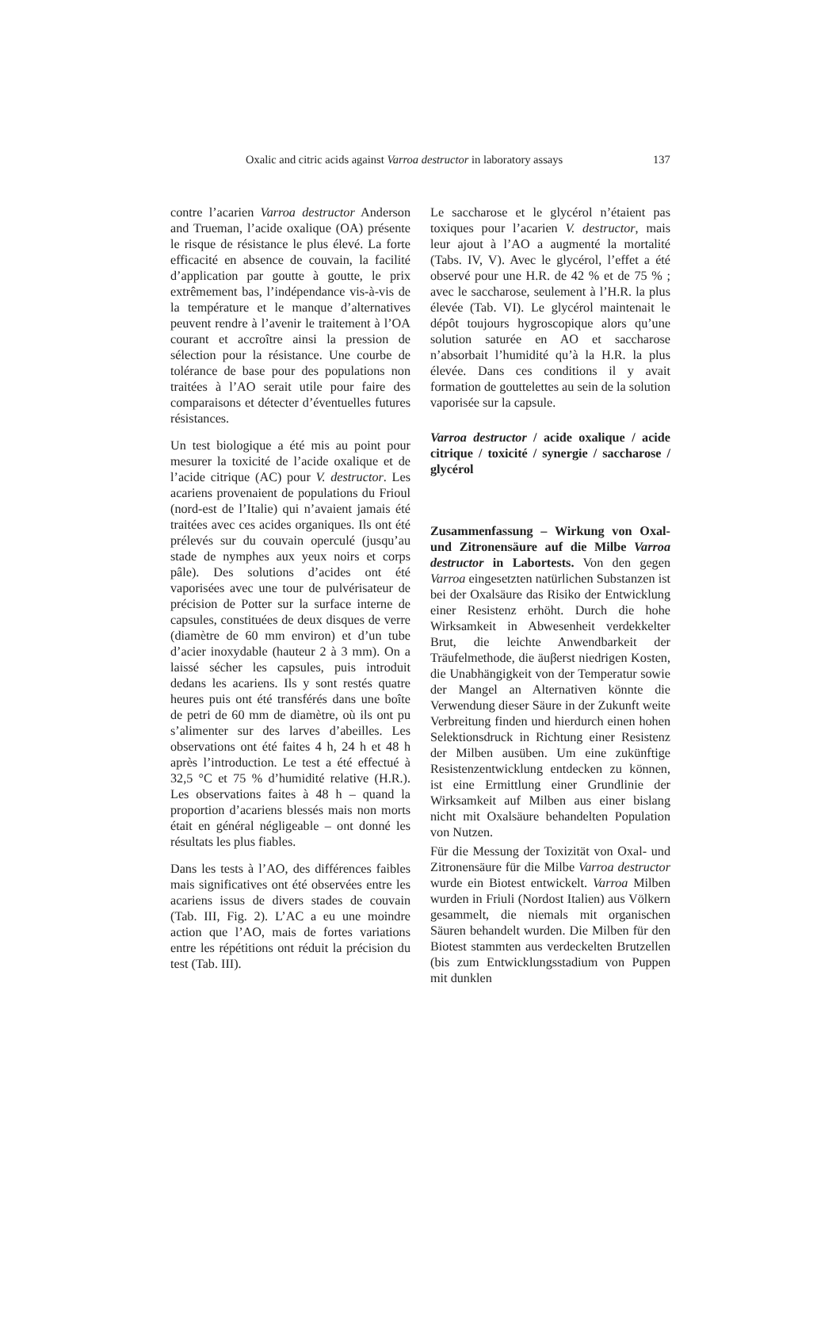Oxalic and citric acids against Varroa destructor in laboratory assays 137
contre l’acarien Varroa destructor Anderson and Trueman, l’acide oxalique (OA) présente le risque de résistance le plus élevé. La forte efficacité en absence de couvain, la facilité d’application par goutte à goutte, le prix extrêmement bas, l’indépendance vis-à-vis de la température et le manque d’alternatives peuvent rendre à l’avenir le traitement à l’OA courant et accroître ainsi la pression de sélection pour la résistance. Une courbe de tolérance de base pour des populations non traitées à l’AO serait utile pour faire des comparaisons et détecter d’éventuelles futures résistances.
Un test biologique a été mis au point pour mesurer la toxicité de l’acide oxalique et de l’acide citrique (AC) pour V. destructor. Les acariens provenaient de populations du Frioul (nord-est de l’Italie) qui n’avaient jamais été traitées avec ces acides organiques. Ils ont été prélevés sur du couvain operculé (jusqu’au stade de nymphes aux yeux noirs et corps pâle). Des solutions d’acides ont été vaporisées avec une tour de pulvérisateur de précision de Potter sur la surface interne de capsules, constituées de deux disques de verre (diamètre de 60 mm environ) et d’un tube d’acier inoxydable (hauteur 2 à 3 mm). On a laissé sécher les capsules, puis introduit dedans les acariens. Ils y sont restés quatre heures puis ont été transférés dans une boîte de petri de 60 mm de diamètre, où ils ont pu s’alimenter sur des larves d’abeilles. Les observations ont été faites 4 h, 24 h et 48 h après l’introduction. Le test a été effectué à 32,5 °C et 75 % d’humidité relative (H.R.). Les observations faites à 48 h – quand la proportion d’acariens blessés mais non morts était en général négligeable – ont donné les résultats les plus fiables.
Dans les tests à l’AO, des différences faibles mais significatives ont été observées entre les acariens issus de divers stades de couvain (Tab. III, Fig. 2). L’AC a eu une moindre action que l’AO, mais de fortes variations entre les répétitions ont réduit la précision du test (Tab. III).
Le saccharose et le glycérol n’étaient pas toxiques pour l’acarien V. destructor, mais leur ajout à l’AO a augmenté la mortalité (Tabs. IV, V). Avec le glycérol, l’effet a été observé pour une H.R. de 42 % et de 75 % ; avec le saccharose, seulement à l’H.R. la plus élevée (Tab. VI). Le glycérol maintenait le dépôt toujours hygroscopique alors qu’une solution saturée en AO et saccharose n’absorbait l’humidité qu’à la H.R. la plus élevée. Dans ces conditions il y avait formation de gouttelettes au sein de la solution vaporisée sur la capsule.
Varroa destructor / acide oxalique / acide citrique / toxicité / synergie / saccharose / glycérol
Zusammenfassung – Wirkung von Oxal- und Zitronensäure auf die Milbe Varroa destructor in Labortests. Von den gegen Varroa eingesetzten natürlichen Substanzen ist bei der Oxalsäure das Risiko der Entwicklung einer Resistenz erhöht. Durch die hohe Wirksamkeit in Abwesenheit verdekkelter Brut, die leichte Anwendbarkeit der Träufelmethode, die äuβerst niedrigen Kosten, die Unabhängigkeit von der Temperatur sowie der Mangel an Alternativen könnte die Verwendung dieser Säure in der Zukunft weite Verbreitung finden und hierdurch einen hohen Selektionsdruck in Richtung einer Resistenz der Milben ausüben. Um eine zukünftige Resistenzentwicklung entdecken zu können, ist eine Ermittlung einer Grundlinie der Wirksamkeit auf Milben aus einer bislang nicht mit Oxalsäure behandelten Population von Nutzen.
Für die Messung der Toxizität von Oxal- und Zitronensäure für die Milbe Varroa destructor wurde ein Biotest entwickelt. Varroa Milben wurden in Friuli (Nordost Italien) aus Völkern gesammelt, die niemals mit organischen Säuren behandelt wurden. Die Milben für den Biotest stammten aus verdeckelten Brutzellen (bis zum Entwicklungsstadium von Puppen mit dunklen